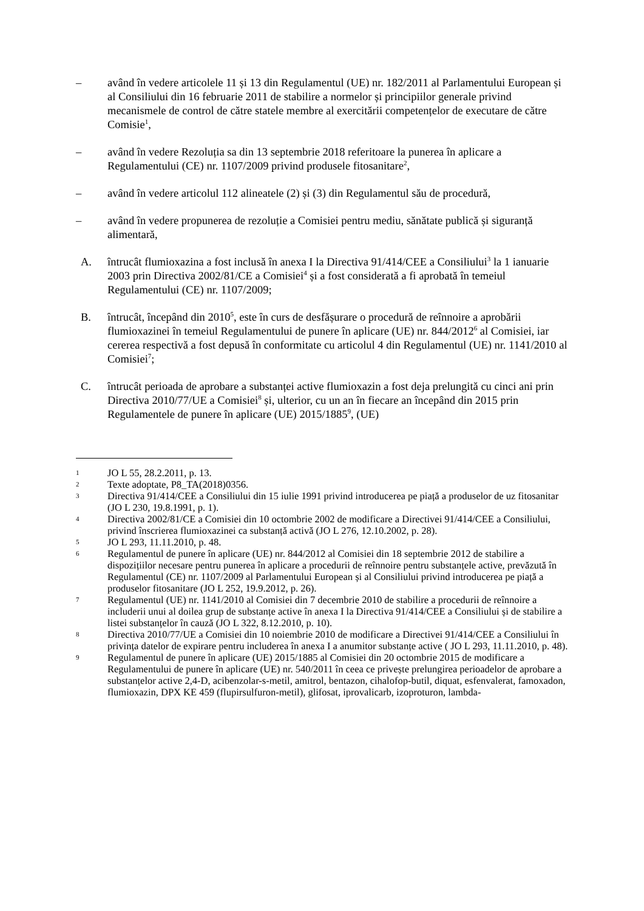– având în vedere articolele 11 și 13 din Regulamentul (UE) nr. 182/2011 al Parlamentului European și al Consiliului din 16 februarie 2011 de stabilire a normelor și principiilor generale privind mecanismele de control de către statele membre al exercitării competențelor de executare de către Comisie<sup>1</sup>,
– având în vedere Rezoluția sa din 13 septembrie 2018 referitoare la punerea în aplicare a Regulamentului (CE) nr. 1107/2009 privind produsele fitosanitare<sup>2</sup>,
– având în vedere articolul 112 alineatele (2) și (3) din Regulamentul său de procedură,
– având în vedere propunerea de rezoluție a Comisiei pentru mediu, sănătate publică și siguranță alimentară,
A. întrucât flumioxazina a fost inclusă în anexa I la Directiva 91/414/CEE a Consiliului<sup>3</sup> la 1 ianuarie 2003 prin Directiva 2002/81/CE a Comisiei<sup>4</sup> și a fost considerată a fi aprobată în temeiul Regulamentului (CE) nr. 1107/2009;
B. întrucât, începând din 2010<sup>5</sup>, este în curs de desfășurare o procedură de reînnoire a aprobării flumioxazinei în temeiul Regulamentului de punere în aplicare (UE) nr. 844/2012<sup>6</sup> al Comisiei, iar cererea respectivă a fost depusă în conformitate cu articolul 4 din Regulamentul (UE) nr. 1141/2010 al Comisiei<sup>7</sup>;
C. întrucât perioada de aprobare a substanței active flumioxazin a fost deja prelungită cu cinci ani prin Directiva 2010/77/UE a Comisiei<sup>8</sup> și, ulterior, cu un an în fiecare an începând din 2015 prin Regulamentele de punere în aplicare (UE) 2015/1885<sup>9</sup>, (UE)
1
JO L 55, 28.2.2011, p. 13.
2
Texte adoptate, P8_TA(2018)0356.
3
Directiva 91/414/CEE a Consiliului din 15 iulie 1991 privind introducerea pe piață a produselor de uz fitosanitar (JO L 230, 19.8.1991, p. 1).
4
Directiva 2002/81/CE a Comisiei din 10 octombrie 2002 de modificare a Directivei 91/414/CEE a Consiliului, privind înscrierea flumioxazinei ca substanță activă (JO L 276, 12.10.2002, p. 28).
5
JO L 293, 11.11.2010, p. 48.
6
Regulamentul de punere în aplicare (UE) nr. 844/2012 al Comisiei din 18 septembrie 2012 de stabilire a dispozițiilor necesare pentru punerea în aplicare a procedurii de reînnoire pentru substanțele active, prevăzută în Regulamentul (CE) nr. 1107/2009 al Parlamentului European și al Consiliului privind introducerea pe piață a produselor fitosanitare (JO L 252, 19.9.2012, p. 26).
7
Regulamentul (UE) nr. 1141/2010 al Comisiei din 7 decembrie 2010 de stabilire a procedurii de reînnoire a includerii unui al doilea grup de substanțe active în anexa I la Directiva 91/414/CEE a Consiliului și de stabilire a listei substanțelor în cauză (JO L 322, 8.12.2010, p. 10).
8
Directiva 2010/77/UE a Comisiei din 10 noiembrie 2010 de modificare a Directivei 91/414/CEE a Consiliului în privința datelor de expirare pentru includerea în anexa I a anumitor substanțe active ( JO L 293, 11.11.2010, p. 48).
9
Regulamentul de punere în aplicare (UE) 2015/1885 al Comisiei din 20 octombrie 2015 de modificare a Regulamentului de punere în aplicare (UE) nr. 540/2011 în ceea ce privește prelungirea perioadelor de aprobare a substanțelor active 2,4-D, acibenzolar-s-metil, amitrol, bentazon, cihalofop-butil, diquat, esfenvalerat, famoxadon, flumioxazin, DPX KE 459 (flupirsulfuron-metil), glifosat, iprovalicarb, izoproturon, lambda-